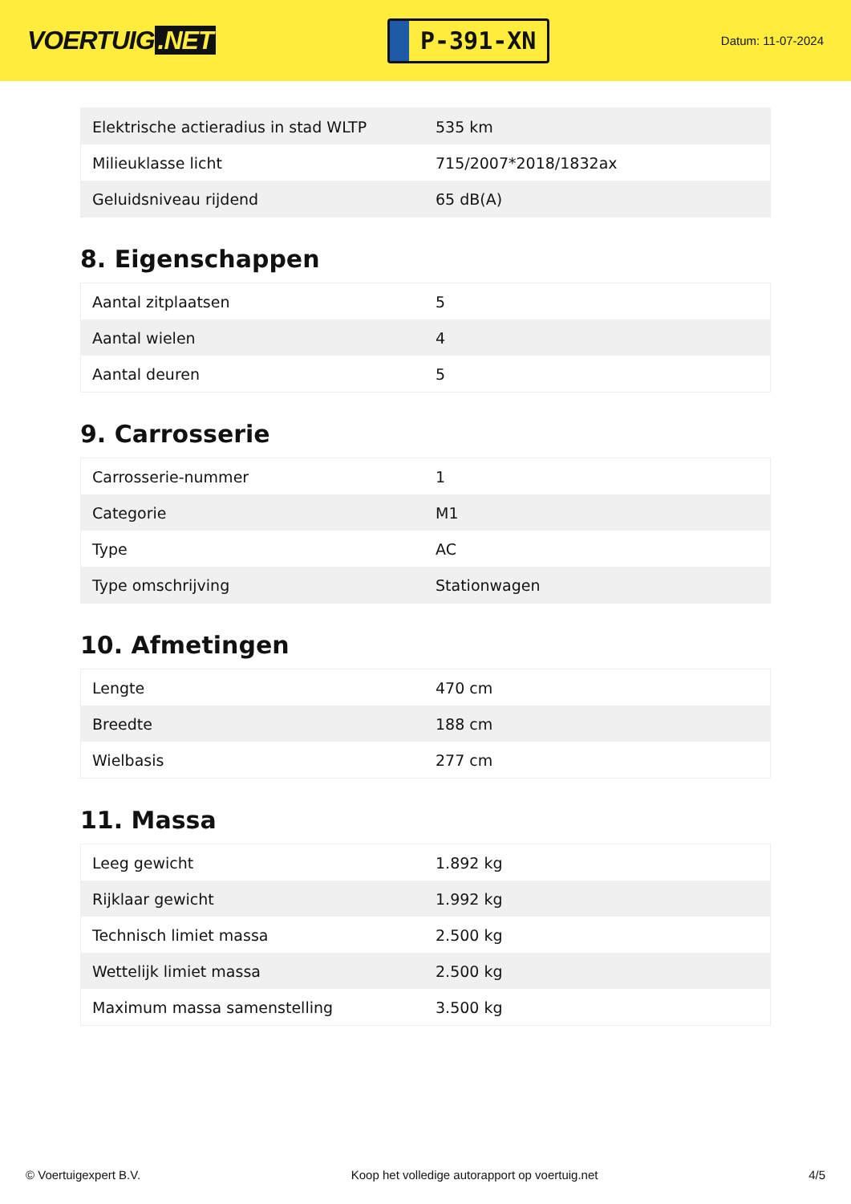VOERTUIG.NET
P-391-XN
Datum: 11-07-2024
| Elektrische actieradius in stad WLTP | 535 km |
| Milieuklasse licht | 715/2007*2018/1832ax |
| Geluidsniveau rijdend | 65 dB(A) |
8. Eigenschappen
| Aantal zitplaatsen | 5 |
| Aantal wielen | 4 |
| Aantal deuren | 5 |
9. Carrosserie
| Carrosserie-nummer | 1 |
| Categorie | M1 |
| Type | AC |
| Type omschrijving | Stationwagen |
10. Afmetingen
| Lengte | 470 cm |
| Breedte | 188 cm |
| Wielbasis | 277 cm |
11. Massa
| Leeg gewicht | 1.892 kg |
| Rijklaar gewicht | 1.992 kg |
| Technisch limiet massa | 2.500 kg |
| Wettelijk limiet massa | 2.500 kg |
| Maximum massa samenstelling | 3.500 kg |
© Voertuigexpert B.V. Koop het volledige autorapport op voertuig.net 4/5